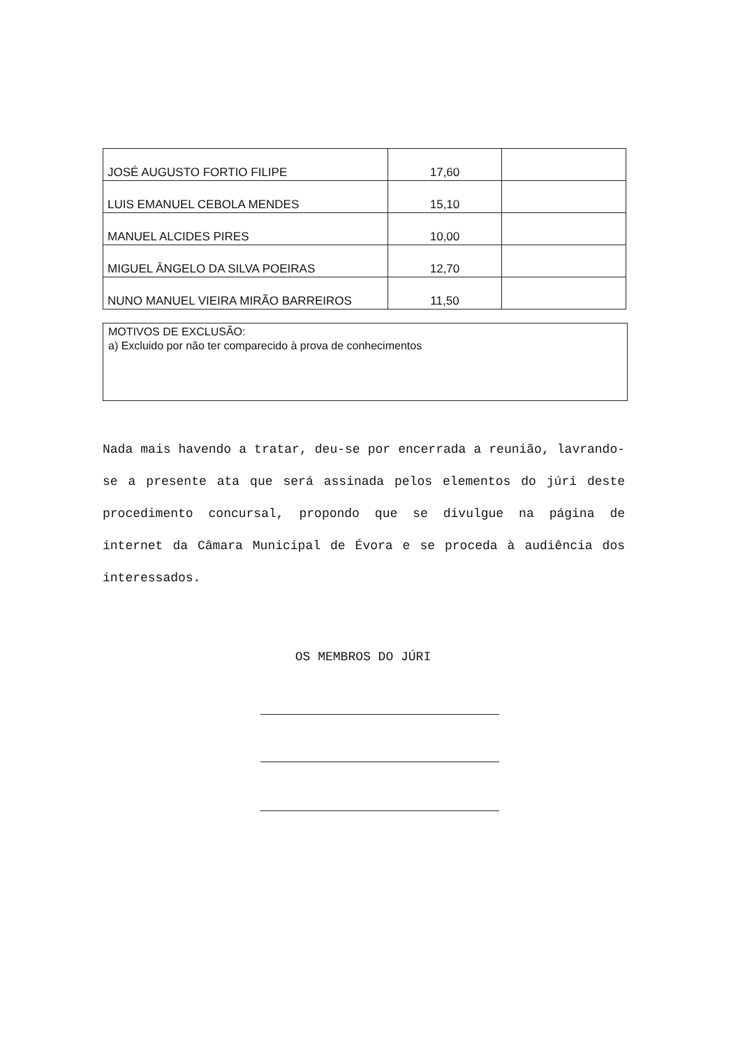| JOSÉ AUGUSTO FORTIO FILIPE | 17,60 | |
| LUIS EMANUEL CEBOLA MENDES | 15,10 | |
| MANUEL ALCIDES PIRES | 10,00 | |
| MIGUEL ÂNGELO DA SILVA POEIRAS | 12,70 | |
| NUNO MANUEL VIEIRA MIRÃO BARREIROS | 11,50 | |
MOTIVOS DE EXCLUSÃO:
a) Excluido por não ter comparecido à prova de conhecimentos
Nada mais havendo a tratar, deu-se por encerrada a reunião, lavrando-se a presente ata que será assinada pelos elementos do júri deste procedimento concursal, propondo que se divulgue na página de internet da Câmara Municipal de Évora e se proceda à audiência dos interessados.
OS MEMBROS DO JÚRI